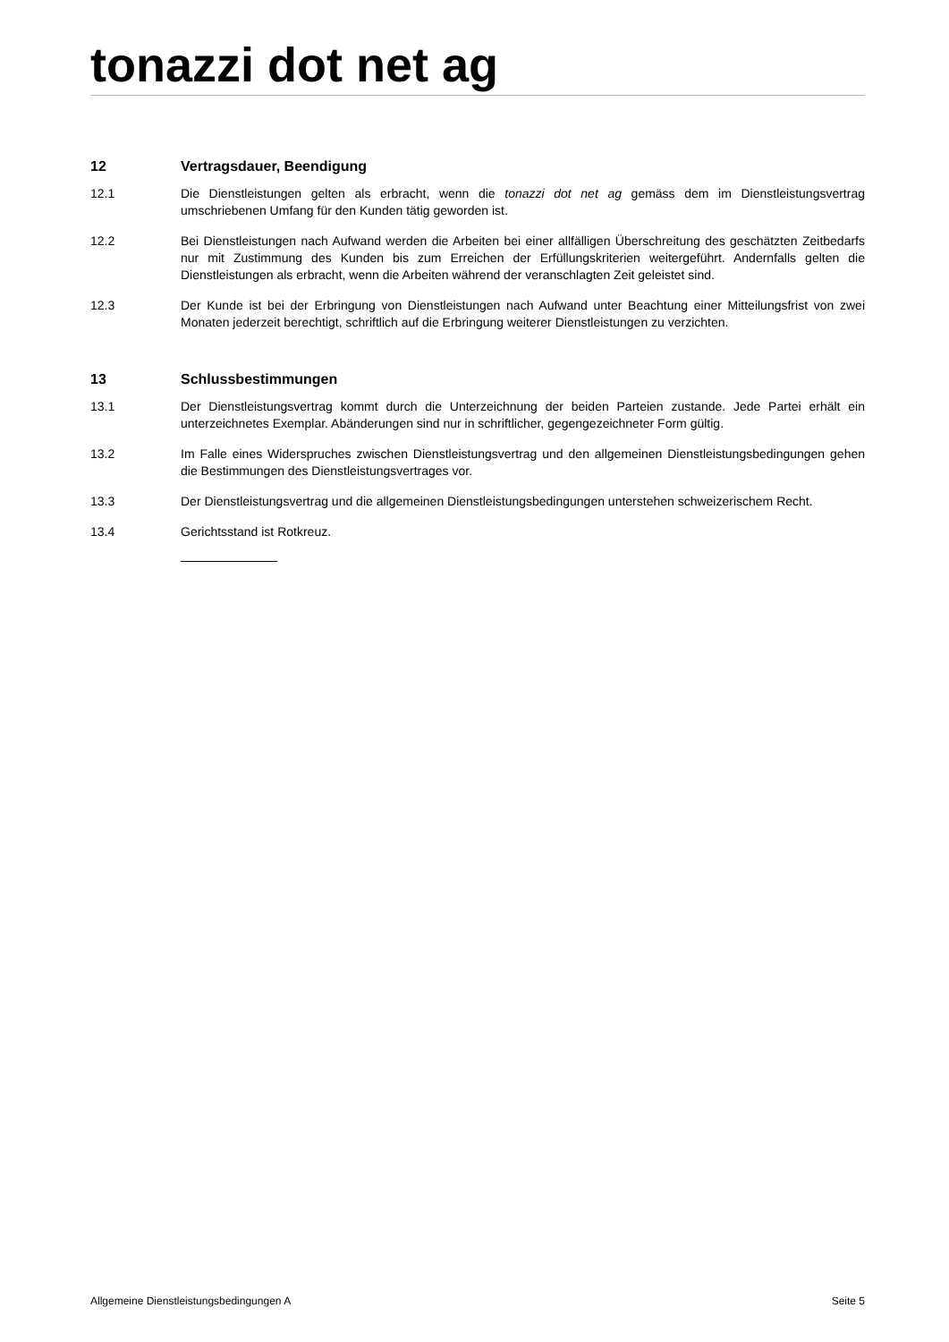tonazzi dot net ag
12 Vertragsdauer, Beendigung
12.1 Die Dienstleistungen gelten als erbracht, wenn die tonazzi dot net ag gemäss dem im Dienstleistungsvertrag umschriebenen Umfang für den Kunden tätig geworden ist.
12.2 Bei Dienstleistungen nach Aufwand werden die Arbeiten bei einer allfälligen Überschreitung des geschätzten Zeitbedarfs nur mit Zustimmung des Kunden bis zum Erreichen der Erfüllungskriterien weitergeführt. Andernfalls gelten die Dienstleistungen als erbracht, wenn die Arbeiten während der veranschlagten Zeit geleistet sind.
12.3 Der Kunde ist bei der Erbringung von Dienstleistungen nach Aufwand unter Beachtung einer Mitteilungsfrist von zwei Monaten jederzeit berechtigt, schriftlich auf die Erbringung weiterer Dienstleistungen zu verzichten.
13 Schlussbestimmungen
13.1 Der Dienstleistungsvertrag kommt durch die Unterzeichnung der beiden Parteien zustande. Jede Partei erhält ein unterzeichnetes Exemplar. Abänderungen sind nur in schriftlicher, gegengezeichneter Form gültig.
13.2 Im Falle eines Widerspruches zwischen Dienstleistungsvertrag und den allgemeinen Dienstleistungsbedingungen gehen die Bestimmungen des Dienstleistungsvertrages vor.
13.3 Der Dienstleistungsvertrag und die allgemeinen Dienstleistungsbedingungen unterstehen schweizerischem Recht.
13.4 Gerichtsstand ist Rotkreuz.
Allgemeine Dienstleistungsbedingungen A Seite 5